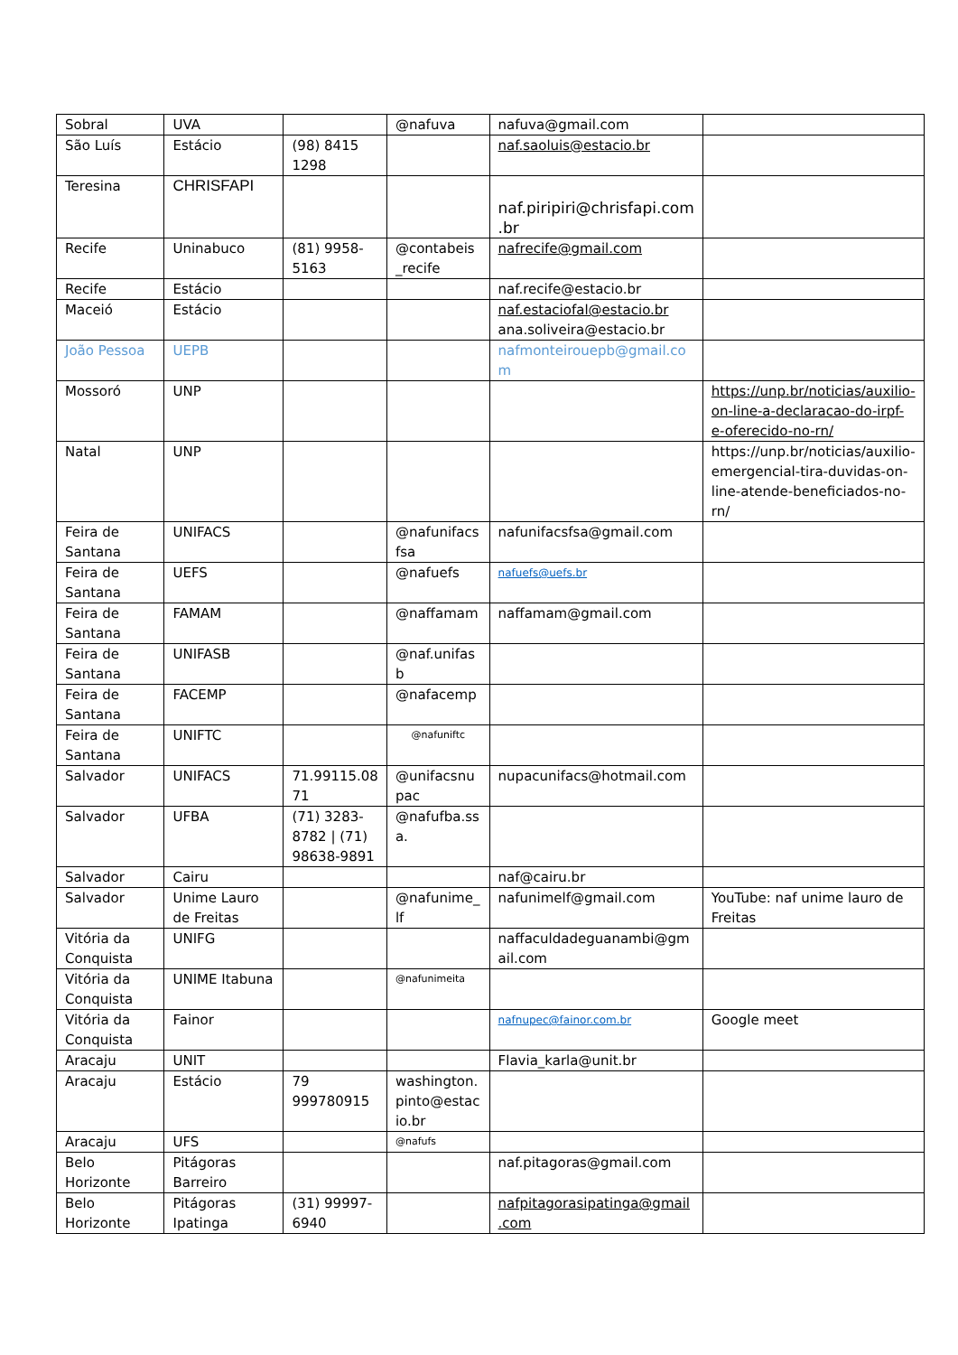| Sobral | UVA | | @nafuva | nafuva@gmail.com | |
| São Luís | Estácio | (98) 8415 1298 | | naf.saoluis@estacio.br | |
| Teresina | CHRISFAPI | | | naf.piripiri@chrisfapi.com .br | |
| Recife | Uninabuco | (81) 9958-5163 | @contabeis _recife | nafrecife@gmail.com | |
| Recife | Estácio | | | naf.recife@estacio.br | |
| Maceió | Estácio | | | naf.estaciofal@estacio.br ana.soliveira@estacio.br | |
| João Pessoa | UEPB | | | nafmonteirouepb@gmail.co m | |
| Mossoró | UNP | | | | https://unp.br/noticias/auxilio-on-line-a-declaracao-do-irpf-e-oferecido-no-rn/ |
| Natal | UNP | | | | https://unp.br/noticias/auxilio-emergencial-tira-duvidas-on-line-atende-beneficiados-no-rn/ |
| Feira de Santana | UNIFACS | | @nafunifacs fsa | nafunifacsfsa@gmail.com | |
| Feira de Santana | UEFS | | @nafuefs | nafuefs@uefs.br | |
| Feira de Santana | FAMAM | | @naffamam | naffamam@gmail.com | |
| Feira de Santana | UNIFASB | | @naf.unifas b | | |
| Feira de Santana | FACEMP | | @nafacemp | | |
| Feira de Santana | UNIFTC | | @nafuniftc | | |
| Salvador | UNIFACS | 71.99115.08 71 | @unifacsnu pac | nupacunifacs@hotmail.com | |
| Salvador | UFBA | (71) 3283-8782 / (71) 98638-9891 | @nafufba.ss a. | | |
| Salvador | Cairu | | | naf@cairu.br | |
| Salvador | Unime Lauro de Freitas | | @nafunime_ lf | nafunimelf@gmail.com | YouTube: naf unime lauro de Freitas |
| Vitória da Conquista | UNIFG | | | naffaculdadeguanambi@gm ail.com | |
| Vitória da Conquista | UNIME Itabuna | | @nafunimeita | | |
| Vitória da Conquista | Fainor | | | nafnupec@fainor.com.br | Google meet |
| Aracaju | UNIT | | | Flavia_karla@unit.br | |
| Aracaju | Estácio | 79 999780915 | washington. pinto@estac io.br | | |
| Aracaju | UFS | | @nafufs | | |
| Belo Horizonte | Pitágoras Barreiro | | | naf.pitagoras@gmail.com | |
| Belo Horizonte | Pitágoras Ipatinga | (31) 99997-6940 | | nafpitagorasipatinga@gmail .com | |